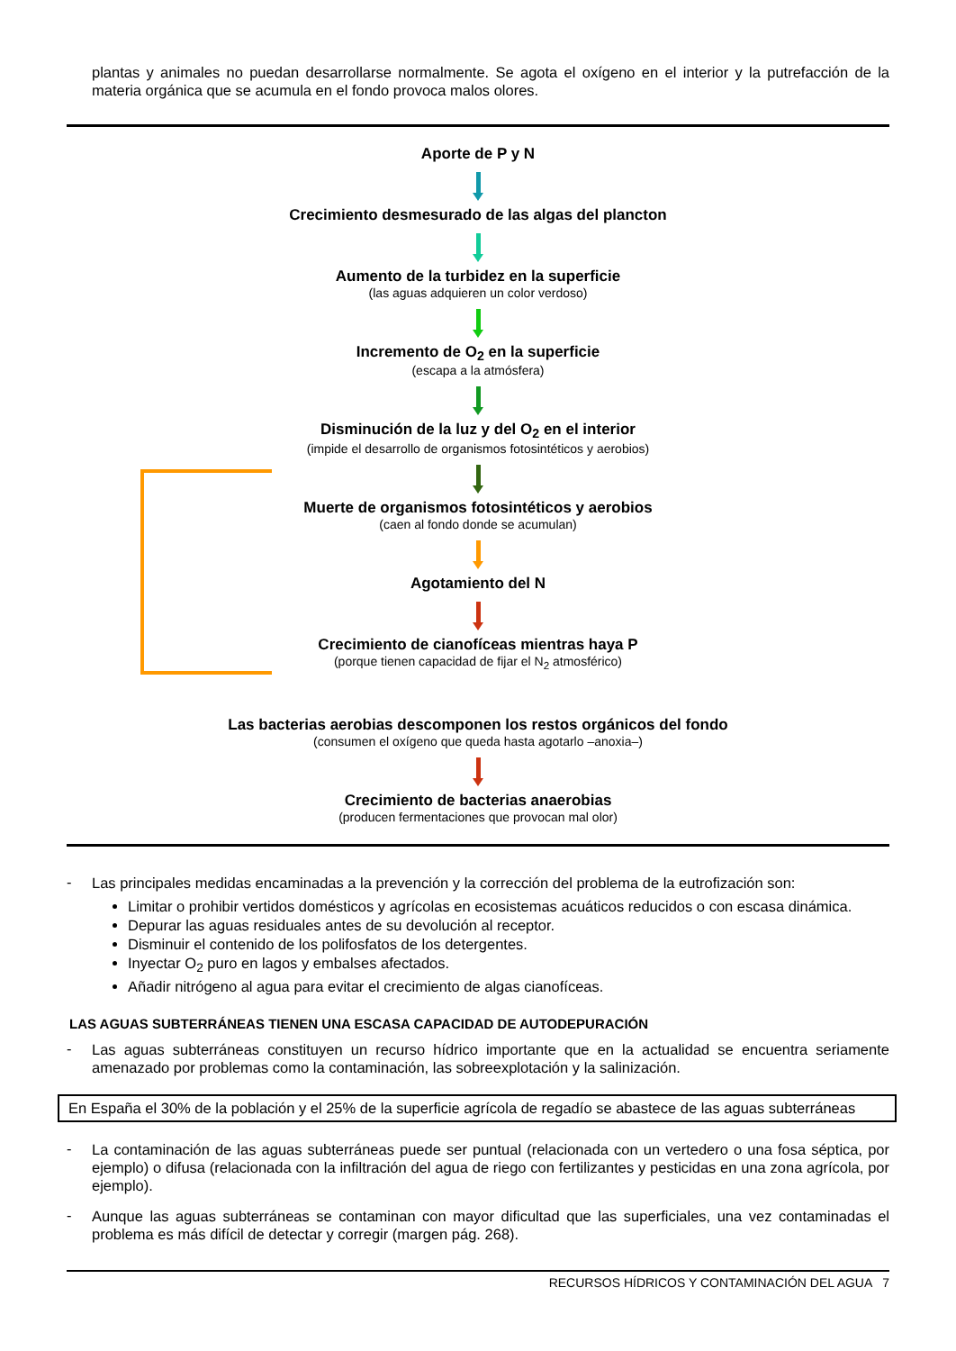plantas y animales no puedan desarrollarse normalmente. Se agota el oxígeno en el interior y la putrefacción de la materia orgánica que se acumula en el fondo provoca malos olores.
Aporte de P y N
Crecimiento desmesurado de las algas del plancton
Aumento de la turbidez en la superficie
(las aguas adquieren un color verdoso)
Incremento de O<sub>2</sub> en la superficie
(escapa a la atmósfera)
Disminución de la luz y del O<sub>2</sub> en el interior
(impide el desarrollo de organismos fotosintéticos y aerobios)
Muerte de organismos fotosintéticos y aerobios
(caen al fondo donde se acumulan)
Agotamiento del N
Crecimiento de cianofíceas mientras haya P
(porque tienen capacidad de fijar el N<sub>2</sub> atmosférico)
Las bacterias aerobias descomponen los restos orgánicos del fondo
(consumen el oxígeno que queda hasta agotarlo –anoxia–)
Crecimiento de bacterias anaerobias
(producen fermentaciones que provocan mal olor)
-
Las principales medidas encaminadas a la prevención y la corrección del problema de la eutrofización son:
Limitar o prohibir vertidos domésticos y agrícolas en ecosistemas acuáticos reducidos o con escasa dinámica.
Depurar las aguas residuales antes de su devolución al receptor.
Disminuir el contenido de los polifosfatos de los detergentes.
Inyectar O<sub>2</sub> puro en lagos y embalses afectados.
Añadir nitrógeno al agua para evitar el crecimiento de algas cianofíceas.
LAS AGUAS SUBTERRÁNEAS TIENEN UNA ESCASA CAPACIDAD DE AUTODEPURACIÓN
-
Las aguas subterráneas constituyen un recurso hídrico importante que en la actualidad se encuentra seriamente amenazado por problemas como la contaminación, las sobreexplotación y la salinización.
En España el 30% de la población y el 25% de la superficie agrícola de regadío se abastece de las aguas subterráneas
-
La contaminación de las aguas subterráneas puede ser puntual (relacionada con un vertedero o una fosa séptica, por ejemplo) o difusa (relacionada con la infiltración del agua de riego con fertilizantes y pesticidas en una zona agrícola, por ejemplo).
-
Aunque las aguas subterráneas se contaminan con mayor dificultad que las superficiales, una vez contaminadas el problema es más difícil de detectar y corregir (margen pág. 268).
RECURSOS HÍDRICOS Y CONTAMINACIÓN DEL AGUA 7